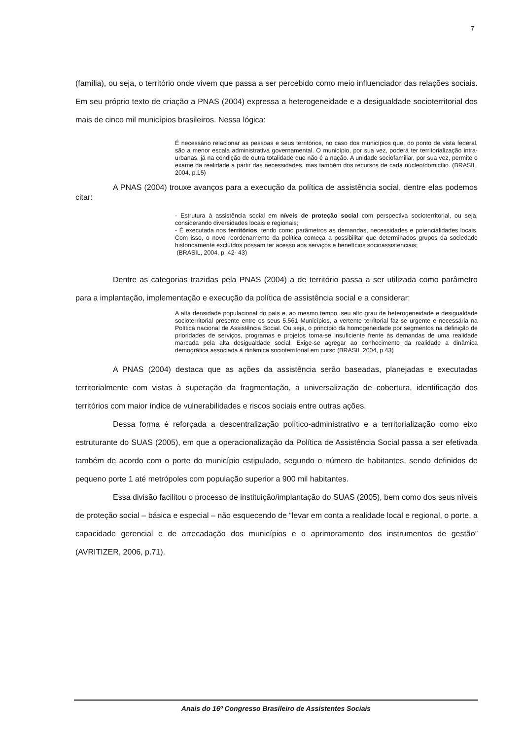7
(família), ou seja, o território onde vivem que passa a ser percebido como meio influenciador das relações sociais. Em seu próprio texto de criação a PNAS (2004) expressa a heterogeneidade e a desigualdade socioterritorial dos mais de cinco mil municípios brasileiros. Nessa lógica:
É necessário relacionar as pessoas e seus territórios, no caso dos municípios que, do ponto de vista federal, são a menor escala administrativa governamental. O município, por sua vez, poderá ter territorialização intra-urbanas, já na condição de outra totalidade que não é a nação. A unidade sociofamiliar, por sua vez, permite o exame da realidade a partir das necessidades, mas também dos recursos de cada núcleo/domicílio. (BRASIL, 2004, p.15)
A PNAS (2004) trouxe avanços para a execução da política de assistência social, dentre elas podemos citar:
- Estrutura à assistência social em níveis de proteção social com perspectiva socioterritorial, ou seja, considerando diversidades locais e regionais;
- É executada nos territórios, tendo como parâmetros as demandas, necessidades e potencialidades locais. Com isso, o novo reordenamento da política começa a possibilitar que determinados grupos da sociedade historicamente excluídos possam ter acesso aos serviços e benefícios socioassistenciais;
(BRASIL, 2004, p. 42- 43)
Dentre as categorias trazidas pela PNAS (2004) a de território passa a ser utilizada como parâmetro para a implantação, implementação e execução da política de assistência social e a considerar:
A alta densidade populacional do país e, ao mesmo tempo, seu alto grau de heterogeneidade e desigualdade socioterritorial presente entre os seus 5.561 Municípios, a vertente territorial faz-se urgente e necessária na Política nacional de Assistência Social. Ou seja, o princípio da homogeneidade por segmentos na definição de prioridades de serviços, programas e projetos torna-se insuficiente frente às demandas de uma realidade marcada pela alta desigualdade social. Exige-se agregar ao conhecimento da realidade a dinâmica demográfica associada à dinâmica socioterritorial em curso (BRASIL,2004, p.43)
A PNAS (2004) destaca que as ações da assistência serão baseadas, planejadas e executadas territorialmente com vistas à superação da fragmentação, a universalização de cobertura, identificação dos territórios com maior índice de vulnerabilidades e riscos sociais entre outras ações.
Dessa forma é reforçada a descentralização político-administrativo e a territorialização como eixo estruturante do SUAS (2005), em que a operacionalização da Política de Assistência Social passa a ser efetivada também de acordo com o porte do município estipulado, segundo o número de habitantes, sendo definidos de pequeno porte 1 até metrópoles com população superior a 900 mil habitantes.
Essa divisão facilitou o processo de instituição/implantação do SUAS (2005), bem como dos seus níveis de proteção social – básica e especial – não esquecendo de “levar em conta a realidade local e regional, o porte, a capacidade gerencial e de arrecadação dos municípios e o aprimoramento dos instrumentos de gestão” (AVRITIZER, 2006, p.71).
Anais do 16º Congresso Brasileiro de Assistentes Sociais